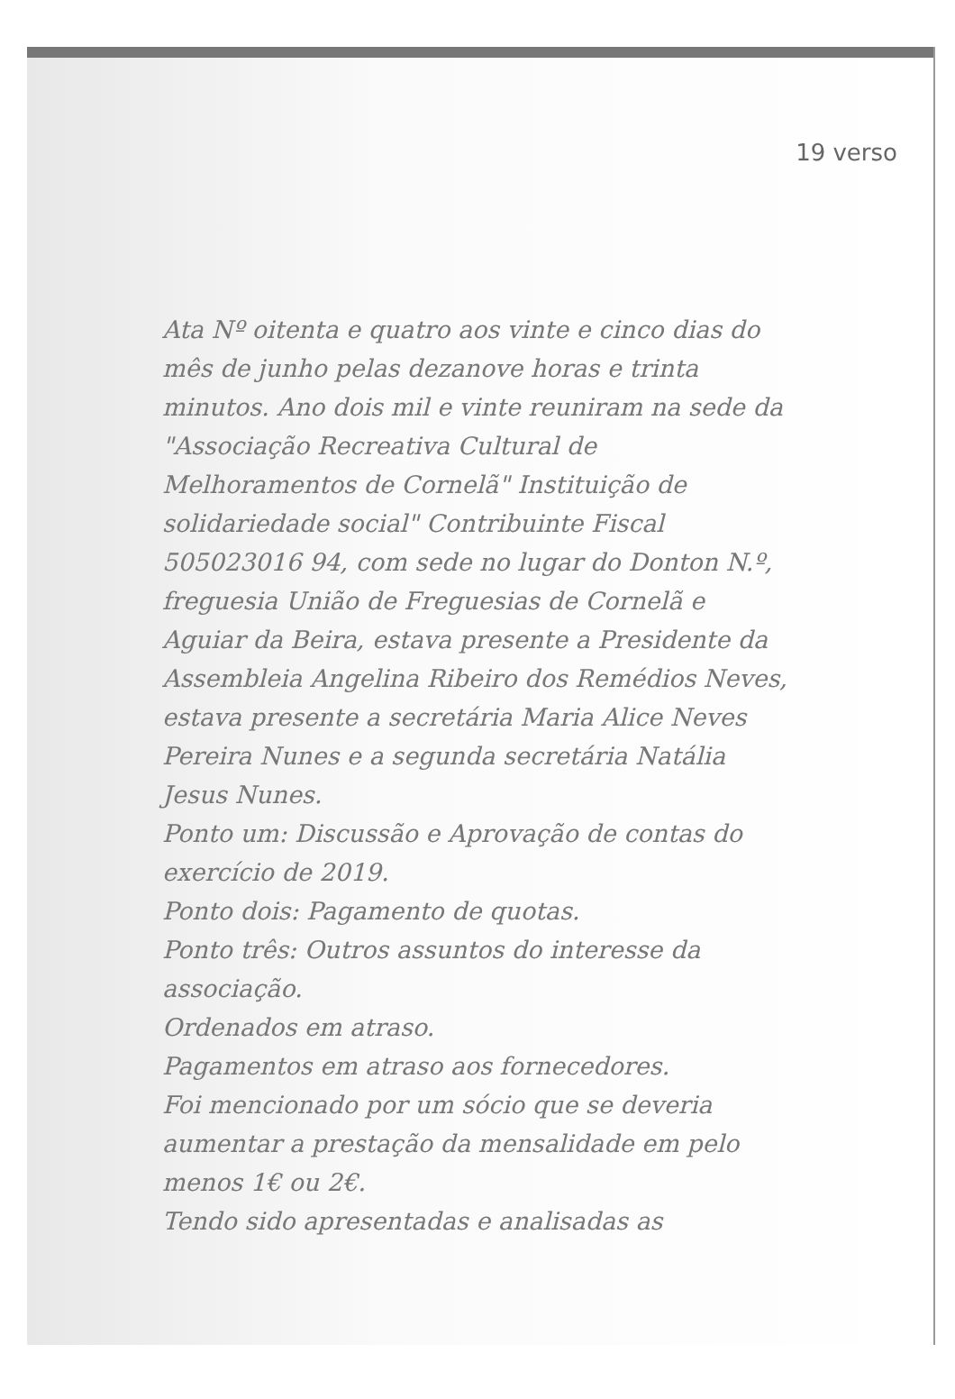19 verso
Ata Nº oitenta e quatro aos vinte e cinco dias do mês de junho pelas dezanove horas e trinta minutos. Ano dois mil e vinte reuniram na sede da "Associação Recreativa Cultural de Melhoramentos de Cornelã" Instituição de solidariedade social" Contribuinte Fiscal 505023016 94, com sede no lugar do Donton N.º, freguesia União de Freguesias de Cornelã e Aguiar da Beira, estava presente a Presidente da Assembleia Angelina Ribeiro dos Remédios Neves, estava presente a secretária Maria Alice Neves Pereira Nunes e a segunda secretária Natália Jesus Nunes.
Ponto um: Discussão e Aprovação de contas do exercício de 2019.
Ponto dois: Pagamento de quotas.
Ponto três: Outros assuntos do interesse da associação.
Ordenados em atraso.
Pagamentos em atraso aos fornecedores.
Foi mencionado por um sócio que se deveria aumentar a prestação da mensalidade em pelo menos 1€ ou 2€.
Tendo sido apresentadas e analisadas as